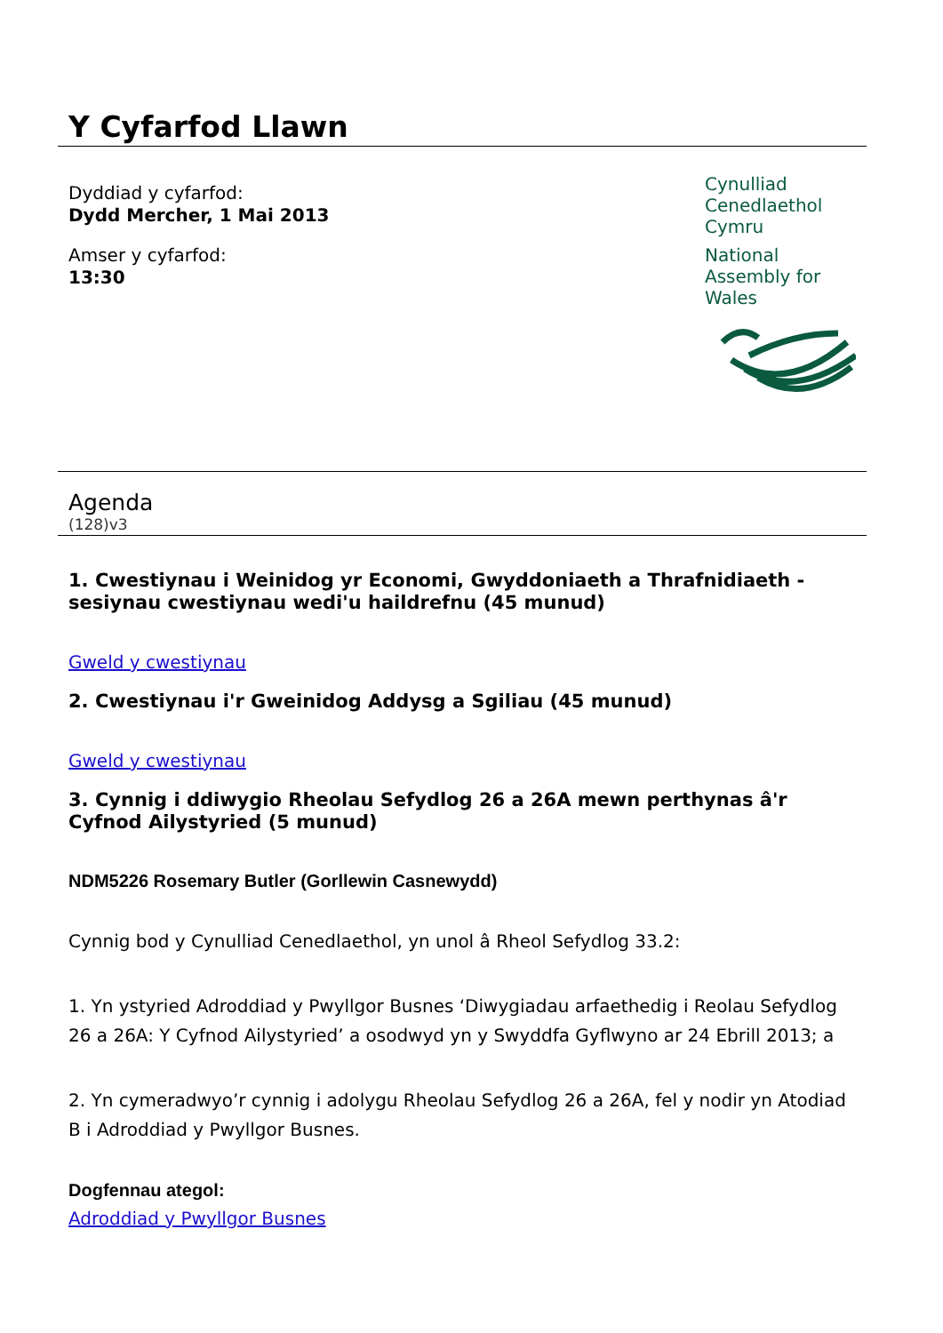Y Cyfarfod Llawn
Dyddiad y cyfarfod:
Dydd Mercher, 1 Mai 2013
Amser y cyfarfod:
13:30
Cynulliad
Cenedlaethol
Cymru
National
Assembly for
Wales
Agenda
(128)v3
1. Cwestiynau i Weinidog yr Economi, Gwyddoniaeth a Thrafnidiaeth - sesiynau cwestiynau wedi'u haildrefnu (45 munud)
Gweld y cwestiynau
2. Cwestiynau i'r Gweinidog Addysg a Sgiliau (45 munud)
Gweld y cwestiynau
3. Cynnig i ddiwygio Rheolau Sefydlog 26 a 26A mewn perthynas â'r Cyfnod Ailystyried (5 munud)
NDM5226 Rosemary Butler (Gorllewin Casnewydd)
Cynnig bod y Cynulliad Cenedlaethol, yn unol â Rheol Sefydlog 33.2:
1. Yn ystyried Adroddiad y Pwyllgor Busnes ‘Diwygiadau arfaethedig i Reolau Sefydlog 26 a 26A: Y Cyfnod Ailystyried’ a osodwyd yn y Swyddfa Gyflwyno ar 24 Ebrill 2013; a
2. Yn cymeradwyo’r cynnig i adolygu Rheolau Sefydlog 26 a 26A, fel y nodir yn Atodiad B i Adroddiad y Pwyllgor Busnes.
Dogfennau ategol:
Adroddiad y Pwyllgor Busnes